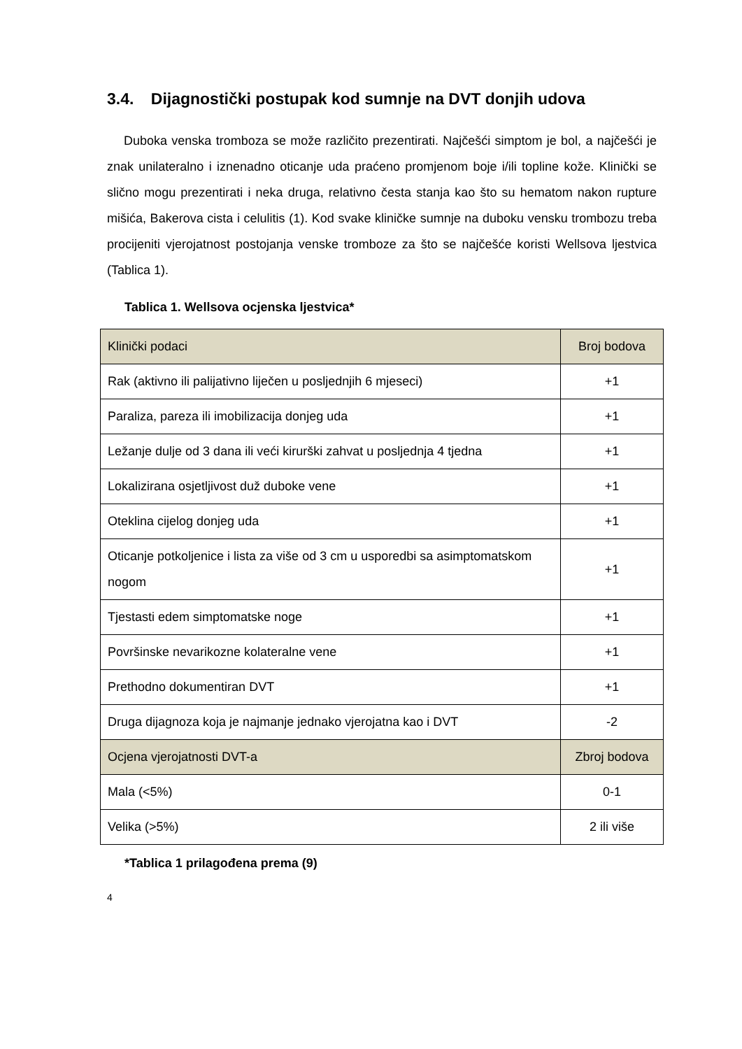3.4. Dijagnostički postupak kod sumnje na DVT donjih udova
Duboka venska tromboza se može različito prezentirati. Najčešći simptom je bol, a najčešći je znak unilateralno i iznenadno oticanje uda praćeno promjenom boje i/ili topline kože. Klinički se slično mogu prezentirati i neka druga, relativno česta stanja kao što su hematom nakon rupture mišića, Bakerova cista i celulitis (1). Kod svake kliničke sumnje na duboku vensku trombozu treba procijeniti vjerojatnost postojanja venske tromboze za što se najčešće koristi Wellsova ljestvica (Tablica 1).
Tablica 1. Wellsova ocjenska ljestvica*
| Klinički podaci | Broj bodova |
| Rak (aktivno ili palijativno liječen u posljednjih 6 mjeseci) | +1 |
| Paraliza, pareza ili imobilizacija donjeg uda | +1 |
| Ležanje dulje od 3 dana ili veći kirurški zahvat u posljednja 4 tjedna | +1 |
| Lokalizirana osjetljivost duž duboke vene | +1 |
| Oteklina cijelog donjeg uda | +1 |
| Oticanje potkoljenice i lista za više od 3 cm u usporedbi sa asimptomatskom nogom | +1 |
| Tjestasti edem simptomatske noge | +1 |
| Površinske nevarikozne kolateralne vene | +1 |
| Prethodno dokumentiran DVT | +1 |
| Druga dijagnoza koja je najmanje jednako vjerojatna kao i DVT | -2 |
| Ocjena vjerojatnosti DVT-a | Zbroj bodova |
| Mala (<5%) | 0-1 |
| Velika (>5%) | 2 ili više |
*Tablica 1 prilagođena prema (9)
4